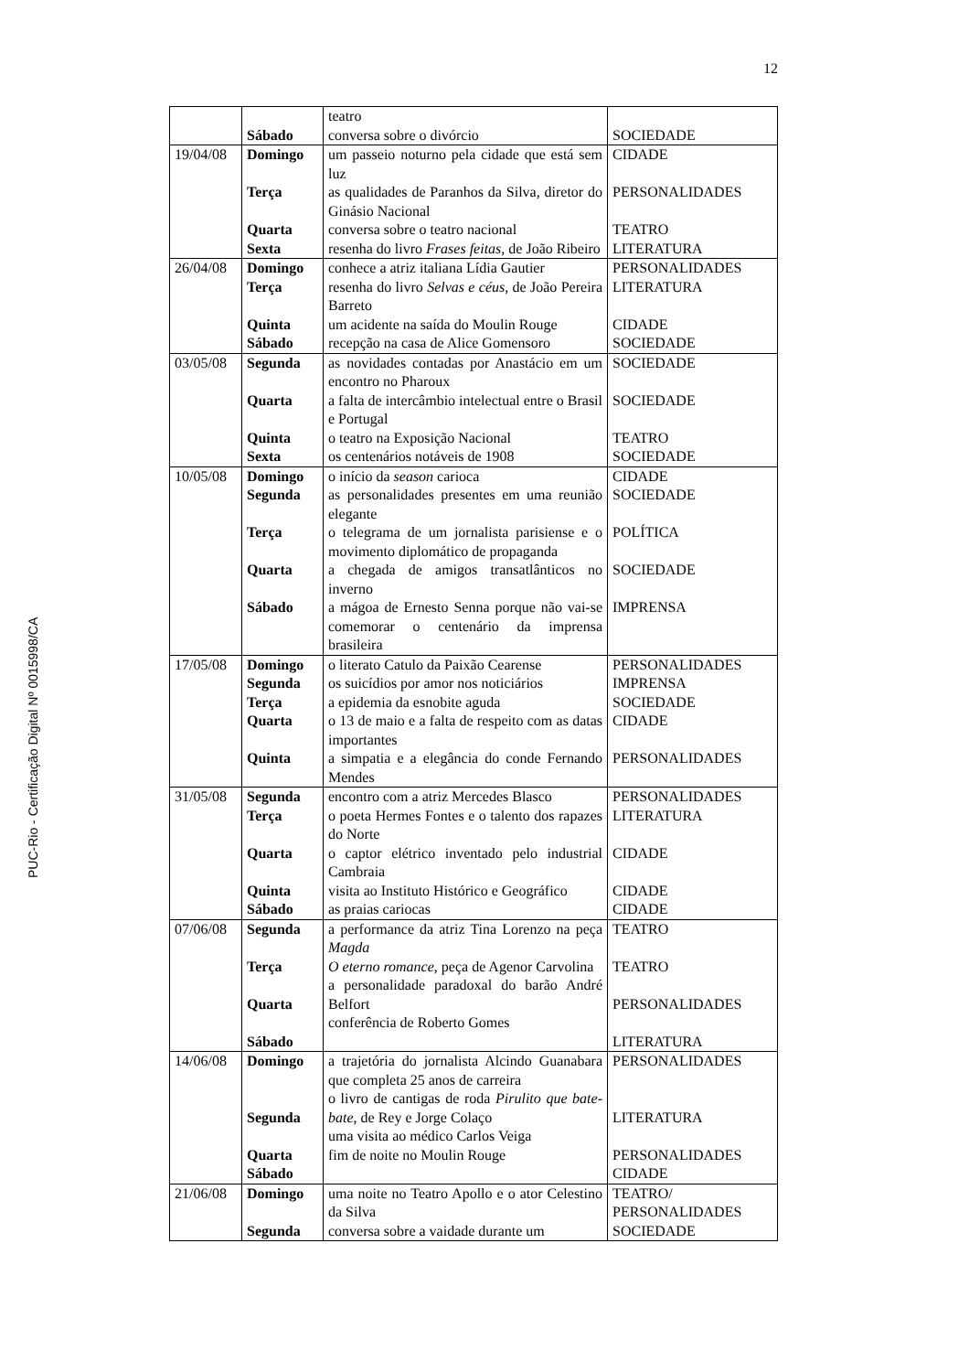12
| | Sábado | teatro conversa sobre o divórcio | SOCIEDADE |
| 19/04/08 | Domingo Terça Quarta Sexta | um passeio noturno pela cidade que está sem luz as qualidades de Paranhos da Silva, diretor do Ginásio Nacional conversa sobre o teatro nacional resenha do livro Frases feitas , de João Ribeiro | CIDADE PERSONALIDADES TEATRO LITERATURA |
| 26/04/08 | Domingo Terça Quinta Sábado | conhece a atriz italiana Lídia Gautier resenha do livro Selvas e céus , de João Pereira Barreto um acidente na saída do Moulin Rouge recepção na casa de Alice Gomensoro | PERSONALIDADES LITERATURA CIDADE SOCIEDADE |
| 03/05/08 | Segunda Quarta Quinta Sexta | as novidades contadas por Anastácio em um encontro no Pharoux a falta de intercâmbio intelectual entre o Brasil e Portugal o teatro na Exposição Nacional os centenários notáveis de 1908 | SOCIEDADE SOCIEDADE TEATRO SOCIEDADE |
| 10/05/08 | Domingo Segunda Terça Quarta Sábado | o início da season carioca as personalidades presentes em uma reunião elegante o telegrama de um jornalista parisiense e o movimento diplomático de propaganda a chegada de amigos transatlânticos no inverno a mágoa de Ernesto Senna porque não vai-se comemorar o centenário da imprensa brasileira | CIDADE SOCIEDADE POLÍTICA SOCIEDADE IMPRENSA |
| 17/05/08 | Domingo Segunda Terça Quarta Quinta | o literato Catulo da Paixão Cearense os suicídios por amor nos noticiários a epidemia da esnobite aguda o 13 de maio e a falta de respeito com as datas importantes a simpatia e a elegância do conde Fernando Mendes | PERSONALIDADES IMPRENSA SOCIEDADE CIDADE PERSONALIDADES |
| 31/05/08 | Segunda Terça Quarta Quinta Sábado | encontro com a atriz Mercedes Blasco o poeta Hermes Fontes e o talento dos rapazes do Norte o captor elétrico inventado pelo industrial Cambraia visita ao Instituto Histórico e Geográfico as praias cariocas | PERSONALIDADES LITERATURA CIDADE CIDADE CIDADE |
| 07/06/08 | Segunda Terça Quarta Sábado | a performance da atriz Tina Lorenzo na peça Magda O eterno romance , peça de Agenor Carvolina a personalidade paradoxal do barão André Belfort conferência de Roberto Gomes | TEATRO TEATRO PERSONALIDADES LITERATURA |
| 14/06/08 | Domingo Segunda Quarta Sábado | a trajetória do jornalista Alcindo Guanabara que completa 25 anos de carreira o livro de cantigas de roda Pirulito que bate-bate , de Rey e Jorge Colaço uma visita ao médico Carlos Veiga fim de noite no Moulin Rouge | PERSONALIDADES LITERATURA PERSONALIDADES CIDADE |
| 21/06/08 | Domingo Segunda | uma noite no Teatro Apollo e o ator Celestino da Silva conversa sobre a vaidade durante um | TEATRO/ PERSONALIDADES SOCIEDADE |
PUC-Rio - Certificação Digital Nº 0015998/CA